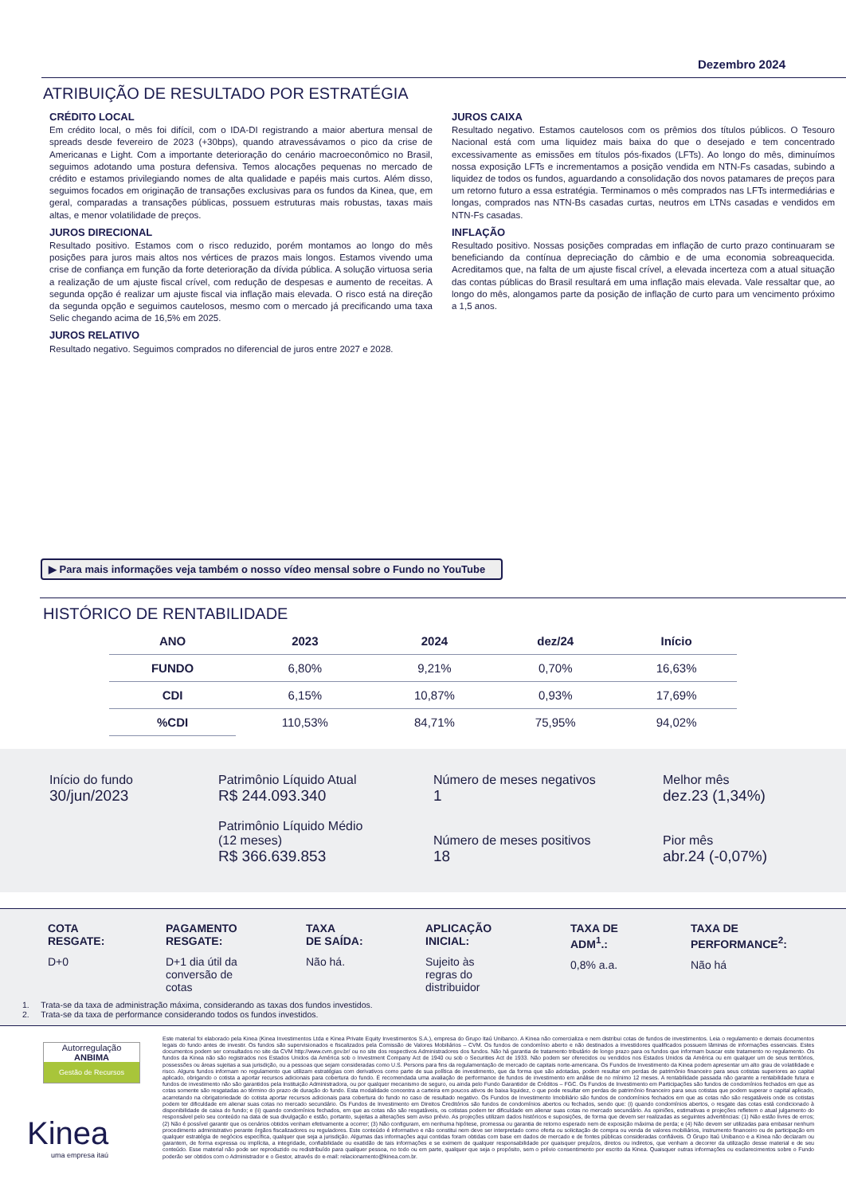Dezembro 2024
ATRIBUIÇÃO DE RESULTADO POR ESTRATÉGIA
CRÉDITO LOCAL
Em crédito local, o mês foi difícil, com o IDA-DI registrando a maior abertura mensal de spreads desde fevereiro de 2023 (+30bps), quando atravessávamos o pico da crise de Americanas e Light. Com a importante deterioração do cenário macroeconômico no Brasil, seguimos adotando uma postura defensiva. Temos alocações pequenas no mercado de crédito e estamos privilegiando nomes de alta qualidade e papéis mais curtos. Além disso, seguimos focados em originação de transações exclusivas para os fundos da Kinea, que, em geral, comparadas a transações públicas, possuem estruturas mais robustas, taxas mais altas, e menor volatilidade de preços.
JUROS DIRECIONAL
Resultado positivo. Estamos com o risco reduzido, porém montamos ao longo do mês posições para juros mais altos nos vértices de prazos mais longos. Estamos vivendo uma crise de confiança em função da forte deterioração da dívida pública. A solução virtuosa seria a realização de um ajuste fiscal crível, com redução de despesas e aumento de receitas. A segunda opção é realizar um ajuste fiscal via inflação mais elevada. O risco está na direção da segunda opção e seguimos cautelosos, mesmo com o mercado já precificando uma taxa Selic chegando acima de 16,5% em 2025.
JUROS RELATIVO
Resultado negativo. Seguimos comprados no diferencial de juros entre 2027 e 2028.
JUROS CAIXA
Resultado negativo. Estamos cautelosos com os prêmios dos títulos públicos. O Tesouro Nacional está com uma liquidez mais baixa do que o desejado e tem concentrado excessivamente as emissões em títulos pós-fixados (LFTs). Ao longo do mês, diminuímos nossa exposição LFTs e incrementamos a posição vendida em NTN-Fs casadas, subindo a liquidez de todos os fundos, aguardando a consolidação dos novos patamares de preços para um retorno futuro a essa estratégia. Terminamos o mês comprados nas LFTs intermediárias e longas, comprados nas NTN-Bs casadas curtas, neutros em LTNs casadas e vendidos em NTN-Fs casadas.
INFLAÇÃO
Resultado positivo. Nossas posições compradas em inflação de curto prazo continuaram se beneficiando da contínua depreciação do câmbio e de uma economia sobreaquecida. Acreditamos que, na falta de um ajuste fiscal crível, a elevada incerteza com a atual situação das contas públicas do Brasil resultará em uma inflação mais elevada. Vale ressaltar que, ao longo do mês, alongamos parte da posição de inflação de curto para um vencimento próximo a 1,5 anos.
▶ Para mais informações veja também o nosso vídeo mensal sobre o Fundo no YouTube
HISTÓRICO DE RENTABILIDADE
| ANO | 2023 | 2024 | dez/24 | Início |
| --- | --- | --- | --- | --- |
| FUNDO | 6,80% | 9,21% | 0,70% | 16,63% |
| CDI | 6,15% | 10,87% | 0,93% | 17,69% |
| %CDI | 110,53% | 84,71% | 75,95% | 94,02% |
Início do fundo
30/jun/2023
Patrimônio Líquido Atual
R$ 244.093.340
Patrimônio Líquido Médio
(12 meses)
R$ 366.639.853
Número de meses negativos
1
Número de meses positivos
18
Melhor mês
dez.23 (1,34%)
Pior mês
abr.24 (-0,07%)
COTA
RESGATE:
D+0
PAGAMENTO
RESGATE:
D+1 dia útil da
conversão de
cotas
TAXA
DE SAÍDA:
Não há.
APLICAÇÃO
INICIAL:
Sujeito às
regras do
distribuidor
TAXA DE
ADM<sup>1</sup>.:
0,8% a.a.
TAXA DE
PERFORMANCE<sup>2</sup>:
Não há
1. Trata-se da taxa de administração máxima, considerando as taxas dos fundos investidos.
2. Trata-se da taxa de performance considerando todos os fundos investidos.
Autorregulação
ANBIMA
Gestão de Recursos
Kinea
uma empresa itaú
Este material foi elaborado pela Kinea (Kinea Investimentos Ltda e Kinea Private Equity Investimentos S.A.), empresa do Grupo Itaú Unibanco. A Kinea não comercializa e nem distribui cotas de fundos de investimentos. Leia o regulamento e demais documentos legais do fundo antes de investir. Os fundos são supervisionados e fiscalizados pela Comissão de Valores Mobiliários – CVM. Os fundos de condomínio aberto e não destinados a investidores qualificados possuem lâminas de informações essenciais. Estes documentos podem ser consultados no site da CVM http://www.cvm.gov.br/ ou no site dos respectivos Administradores dos fundos. Não há garantia de tratamento tributário de longo prazo para os fundos que informam buscar este tratamento no regulamento. Os fundos da Kinea não são registrados nos Estados Unidos da América sob o Investment Company Act de 1940 ou sob o Securities Act de 1933. Não podem ser oferecidos ou vendidos nos Estados Unidos da América ou em qualquer um de seus territórios, possessões ou áreas sujeitas a sua jurisdição, ou a pessoas que sejam consideradas como U.S. Persons para fins da regulamentação de mercado de capitais norte-americana. Os Fundos de Investimento da Kinea podem apresentar um alto grau de volatilidade e risco. Alguns fundos informam no regulamento que utilizam estratégias com derivativos como parte de sua política de investimento, que da forma que são adotadas, podem resultar em perdas de patrimônio financeiro para seus cotistas superiores ao capital aplicado, obrigando o cotista a aportar recursos adicionais para cobertura do fundo. É recomendada uma avaliação de performance de fundos de investimento em análise de no mínimo 12 meses. A rentabilidade passada não garante a rentabilidade futura e fundos de investimento não são garantidos pela Instituição Administradora, ou por qualquer mecanismo de seguro, ou ainda pelo Fundo Garantidor de Créditos – FGC. Os Fundos de Investimento em Participações são fundos de condomínios fechados em que as cotas somente são resgatadas ao término do prazo de duração do fundo. Esta modalidade concentra a carteira em poucos ativos de baixa liquidez, o que pode resultar em perdas de patrimônio financeiro para seus cotistas que podem superar o capital aplicado, acarretando na obrigatoriedade do cotista aportar recursos adicionais para cobertura do fundo no caso de resultado negativo. Os Fundos de Investimento Imobiliário são fundos de condomínios fechados em que as cotas não são resgatáveis onde os cotistas podem ter dificuldade em alienar suas cotas no mercado secundário. Os Fundos de Investimento em Direitos Creditórios são fundos de condomínios abertos ou fechados, sendo que: (i) quando condomínios abertos, o resgate das cotas está condicionado à disponibilidade de caixa do fundo; e (ii) quando condomínios fechados, em que as cotas não são resgatáveis, os cotistas podem ter dificuldade em alienar suas cotas no mercado secundário. As opiniões, estimativas e projeções refletem o atual julgamento do responsável pelo seu conteúdo na data de sua divulgação e estão, portanto, sujeitas a alterações sem aviso prévio. As projeções utilizam dados históricos e suposições, de forma que devem ser realizadas as seguintes advertências: (1) Não estão livres de erros; (2) Não é possível garantir que os cenários obtidos venham efetivamente a ocorrer; (3) Não configuram, em nenhuma hipótese, promessa ou garantia de retorno esperado nem de exposição máxima de perda; e (4) Não devem ser utilizadas para embasar nenhum procedimento administrativo perante órgãos fiscalizadores ou reguladores. Este conteúdo é informativo e não constitui nem deve ser interpretado como oferta ou solicitação de compra ou venda de valores mobiliários, instrumento financeiro ou de participação em qualquer estratégia de negócios específica, qualquer que seja a jurisdição. Algumas das informações aqui contidas foram obtidas com base em dados de mercado e de fontes públicas consideradas confiáveis. O Grupo Itaú Unibanco e a Kinea não declaram ou garantem, de forma expressa ou implícita, a integridade, confiabilidade ou exatidão de tais informações e se eximem de qualquer responsabilidade por quaisquer prejuízos, diretos ou indiretos, que venham a decorrer da utilização desse material e de seu conteúdo. Esse material não pode ser reproduzido ou redistribuído para qualquer pessoa, no todo ou em parte, qualquer que seja o propósito, sem o prévio consentimento por escrito da Kinea. Quaisquer outras informações ou esclarecimentos sobre o Fundo poderão ser obtidos com o Administrador e o Gestor, através do e-mail: relacionamento@kinea.com.br.